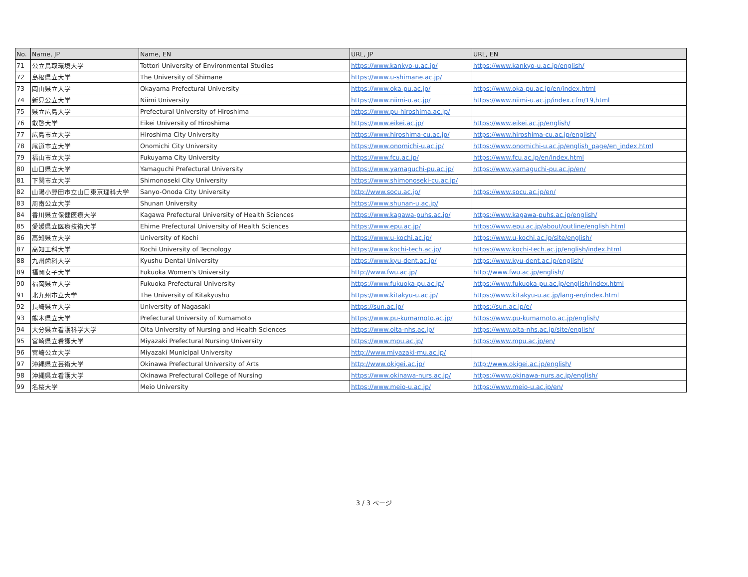| No. | Name, JP | Name, EN | URL, JP | URL, EN |
| --- | --- | --- | --- | --- |
| 71 | 公立鳥取環境大学 | Tottori University of Environmental Studies | https://www.kankyo-u.ac.jp/ | https://www.kankyo-u.ac.jp/english/ |
| 72 | 島根県立大学 | The University of Shimane | https://www.u-shimane.ac.jp/ | |
| 73 | 岡山県立大学 | Okayama Prefectural University | https://www.oka-pu.ac.jp/ | https://www.oka-pu.ac.jp/en/index.html |
| 74 | 新見公立大学 | Niimi University | https://www.niimi-u.ac.jp/ | https://www.niimi-u.ac.jp/index.cfm/19,html |
| 75 | 県立広島大学 | Prefectural University of Hiroshima | https://www.pu-hiroshima.ac.jp/ | |
| 76 | 叡啓大学 | Eikei University of Hiroshima | https://www.eikei.ac.jp/ | https://www.eikei.ac.jp/english/ |
| 77 | 広島市立大学 | Hiroshima City University | https://www.hiroshima-cu.ac.jp/ | https://www.hiroshima-cu.ac.jp/english/ |
| 78 | 尾道市立大学 | Onomichi City University | https://www.onomichi-u.ac.jp/ | https://www.onomichi-u.ac.jp/english_page/en_index.html |
| 79 | 福山市立大学 | Fukuyama City University | https://www.fcu.ac.jp/ | https://www.fcu.ac.jp/en/index.html |
| 80 | 山口県立大学 | Yamaguchi Prefectural University | https://www.yamaguchi-pu.ac.jp/ | https://www.yamaguchi-pu.ac.jp/en/ |
| 81 | 下関市立大学 | Shimonoseki City University | https://www.shimonoseki-cu.ac.jp/ | |
| 82 | 山陽小野田市立山口東京理科大学 | Sanyo-Onoda City University | http://www.socu.ac.jp/ | https://www.socu.ac.jp/en/ |
| 83 | 周南公立大学 | Shunan University | https://www.shunan-u.ac.jp/ | |
| 84 | 香川県立保健医療大学 | Kagawa Prefectural University of Health Sciences | https://www.kagawa-puhs.ac.jp/ | https://www.kagawa-puhs.ac.jp/english/ |
| 85 | 愛媛県立医療技術大学 | Ehime Prefectural University of Health Sciences | https://www.epu.ac.jp/ | https://www.epu.ac.jp/about/outline/english.html |
| 86 | 高知県立大学 | University of Kochi | https://www.u-kochi.ac.jp/ | https://www.u-kochi.ac.jp/site/english/ |
| 87 | 高知工科大学 | Kochi University of Tecnology | https://www.kochi-tech.ac.jp/ | https://www.kochi-tech.ac.jp/english/index.html |
| 88 | 九州歯科大学 | Kyushu Dental University | https://www.kyu-dent.ac.jp/ | https://www.kyu-dent.ac.jp/english/ |
| 89 | 福岡女子大学 | Fukuoka Women's University | http://www.fwu.ac.jp/ | http://www.fwu.ac.jp/english/ |
| 90 | 福岡県立大学 | Fukuoka Prefectural University | https://www.fukuoka-pu.ac.jp/ | https://www.fukuoka-pu.ac.jp/english/index.html |
| 91 | 北九州市立大学 | The University of Kitakyushu | https://www.kitakyu-u.ac.jp/ | https://www.kitakyu-u.ac.jp/lang-en/index.html |
| 92 | 長崎県立大学 | University of Nagasaki | https://sun.ac.jp/ | https://sun.ac.jp/e/ |
| 93 | 熊本県立大学 | Prefectural University of Kumamoto | https://www.pu-kumamoto.ac.jp/ | https://www.pu-kumamoto.ac.jp/english/ |
| 94 | 大分県立看護科学大学 | Oita University of Nursing and Health Sciences | https://www.oita-nhs.ac.jp/ | https://www.oita-nhs.ac.jp/site/english/ |
| 95 | 宮崎県立看護大学 | Miyazaki Prefectural Nursing University | https://www.mpu.ac.jp/ | https://www.mpu.ac.jp/en/ |
| 96 | 宮崎公立大学 | Miyazaki Municipal University | http://www.miyazaki-mu.ac.jp/ | |
| 97 | 沖縄県立芸術大学 | Okinawa Prefectural University of Arts | http://www.okigei.ac.jp/ | http://www.okigei.ac.jp/english/ |
| 98 | 沖縄県立看護大学 | Okinawa Prefectural College of Nursing | https://www.okinawa-nurs.ac.jp/ | https://www.okinawa-nurs.ac.jp/english/ |
| 99 | 名桜大学 | Meio University | https://www.meio-u.ac.jp/ | https://www.meio-u.ac.jp/en/ |
3 / 3 ページ